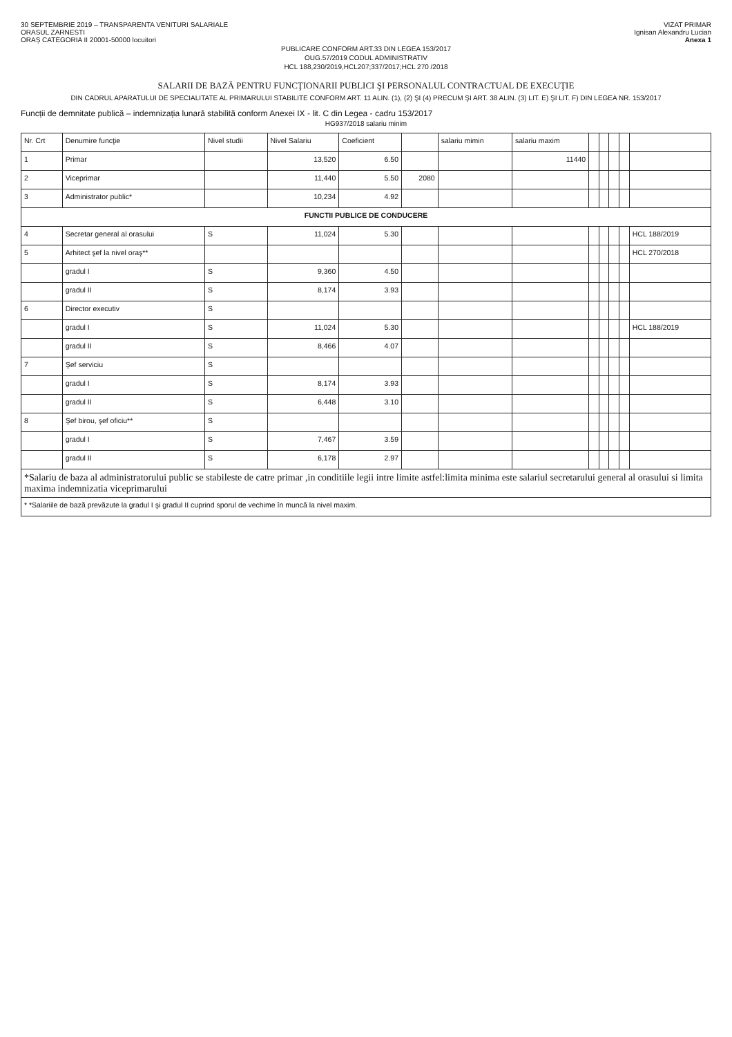30 SEPTEMBRIE 2019 – TRANSPARENTA VENITURI SALARIALE
ORASUL ZARNESTI
ORAȘ CATEGORIA II 20001-50000 locuitori
VIZAT PRIMAR
Ignisan Alexandru Lucian
Anexa 1
PUBLICARE CONFORM ART.33 DIN LEGEA 153/2017
OUG.57/2019 CODUL ADMINISTRATIV
HCL 188,230/2019,HCL207;337/2017;HCL 270 /2018
SALARII DE BAZĂ PENTRU FUNCŢIONARII PUBLICI ŞI PERSONALUL CONTRACTUAL DE EXECUŢIE
DIN CADRUL APARATULUI DE SPECIALITATE AL PRIMARULUI STABILITE CONFORM ART. 11 ALIN. (1), (2) ŞI (4) PRECUM ŞI ART. 38 ALIN. (3) LIT. E) ŞI LIT. F) DIN LEGEA NR. 153/2017
Funcții de demnitate publică – indemnizația lunară stabilită conform Anexei IX - lit. C din Legea - cadru 153/2017
HG937/2018 salariu minim
| Nr. Crt | Denumire funcţie | Nivel studii | Nivel Salariu | Coeficient | | salariu mimin | salariu maxim | | | | | |
| --- | --- | --- | --- | --- | --- | --- | --- | --- | --- | --- | --- | --- |
| 1 | Primar | | 13,520 | 6.50 | | | 11440 | | | | | |
| 2 | Viceprimar | | 11,440 | 5.50 | 2080 | | | | | | | |
| 3 | Administrator public* | | 10,234 | 4.92 | | | | | | | | |
| FUNCTII PUBLICE DE CONDUCERE | | | | | | | | | | | | |
| 4 | Secretar general al orasului | S | 11,024 | 5.30 | | | | | | | | HCL 188/2019 |
| 5 | Arhitect şef la nivel oraş** | | | | | | | | | | | HCL 270/2018 |
| | gradul I | S | 9,360 | 4.50 | | | | | | | | |
| | gradul II | S | 8,174 | 3.93 | | | | | | | | |
| 6 | Director executiv | S | | | | | | | | | | |
| | gradul I | S | 11,024 | 5.30 | | | | | | | | HCL 188/2019 |
| | gradul II | S | 8,466 | 4.07 | | | | | | | | |
| 7 | Şef serviciu | S | | | | | | | | | | |
| | gradul I | S | 8,174 | 3.93 | | | | | | | | |
| | gradul II | S | 6,448 | 3.10 | | | | | | | | |
| 8 | Şef birou, şef oficiu** | S | | | | | | | | | | |
| | gradul I | S | 7,467 | 3.59 | | | | | | | | |
| | gradul II | S | 6,178 | 2.97 | | | | | | | | |
| *Salariu de baza al administratorului public se stabileste de catre primar ,in conditiile legii intre limite astfel:limita minima este salariul secretarului general al orasului si limita maxima indemnizatia viceprimarului | | | | | | | | | | | | |
| * *Salariile de bază prevăzute la gradul I şi gradul II cuprind sporul de vechime în muncă la nivel maxim. | | | | | | | | | | | | |